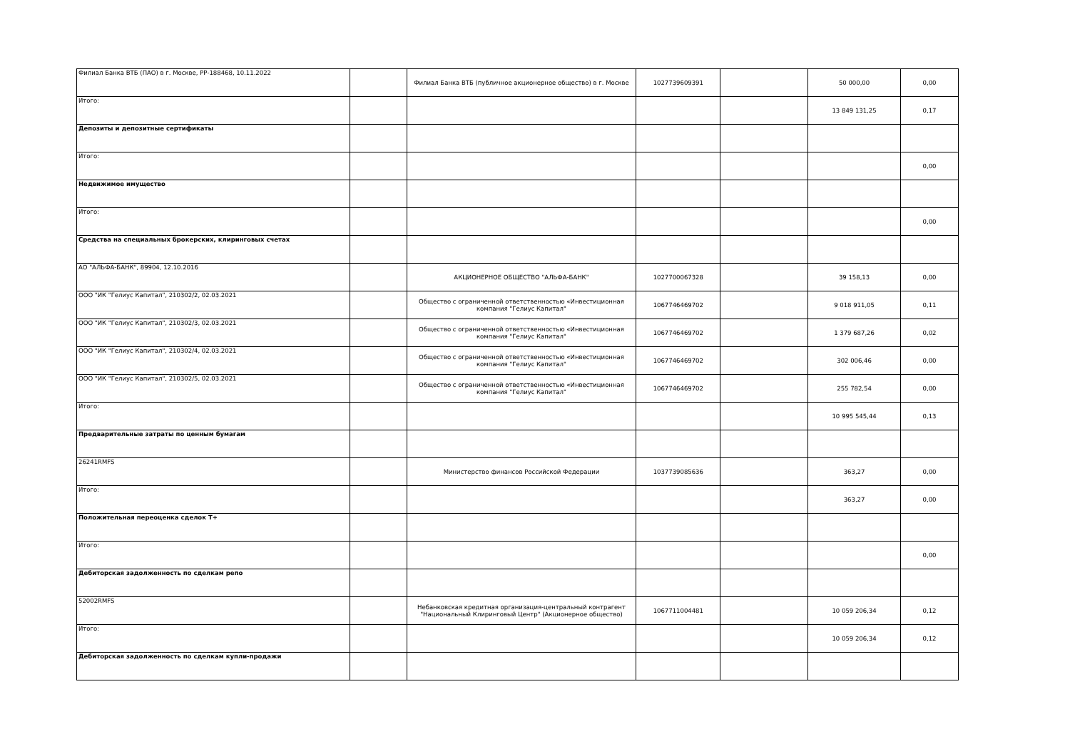| Филиал Банка ВТБ (ПАО) в г. Москве, РР-188468, 10.11.2022 | | Филиал Банка ВТБ (публичное акционерное общество) в г. Москве | 1027739609391 | | 50 000,00 | 0,00 |
| Итого: | | | | | 13 849 131,25 | 0,17 |
| Депозиты и депозитные сертификаты | | | | | | |
| Итого: | | | | | | 0,00 |
| Недвижимое имущество | | | | | | |
| Итого: | | | | | | 0,00 |
| Средства на специальных брокерских, клиринговых счетах | | | | | | |
| АО "АЛЬФА-БАНК", 89904, 12.10.2016 | | АКЦИОНЕРНОЕ ОБЩЕСТВО "АЛЬФА-БАНК" | 1027700067328 | | 39 158,13 | 0,00 |
| ООО "ИК "Гелиус Капитал", 210302/2, 02.03.2021 | | Общество с ограниченной ответственностью «Инвестиционная компания "Гелиус Капитал" | 1067746469702 | | 9 018 911,05 | 0,11 |
| ООО "ИК "Гелиус Капитал", 210302/3, 02.03.2021 | | Общество с ограниченной ответственностью «Инвестиционная компания "Гелиус Капитал" | 1067746469702 | | 1 379 687,26 | 0,02 |
| ООО "ИК "Гелиус Капитал", 210302/4, 02.03.2021 | | Общество с ограниченной ответственностью «Инвестиционная компания "Гелиус Капитал" | 1067746469702 | | 302 006,46 | 0,00 |
| ООО "ИК "Гелиус Капитал", 210302/5, 02.03.2021 | | Общество с ограниченной ответственностью «Инвестиционная компания "Гелиус Капитал" | 1067746469702 | | 255 782,54 | 0,00 |
| Итого: | | | | | 10 995 545,44 | 0,13 |
| Предварительные затраты по ценным бумагам | | | | | | |
| 26241RMFS | | Министерство финансов Российской Федерации | 1037739085636 | | 363,27 | 0,00 |
| Итого: | | | | | 363,27 | 0,00 |
| Положительная переоценка сделок Т+ | | | | | | |
| Итого: | | | | | | 0,00 |
| Дебиторская задолженность по сделкам репо | | | | | | |
| 52002RMFS | | Небанковская кредитная организация-центральный контрагент "Национальный Клиринговый Центр" (Акционерное общество) | 1067711004481 | | 10 059 206,34 | 0,12 |
| Итого: | | | | | 10 059 206,34 | 0,12 |
| Дебиторская задолженность по сделкам купли-продажи | | | | | | |